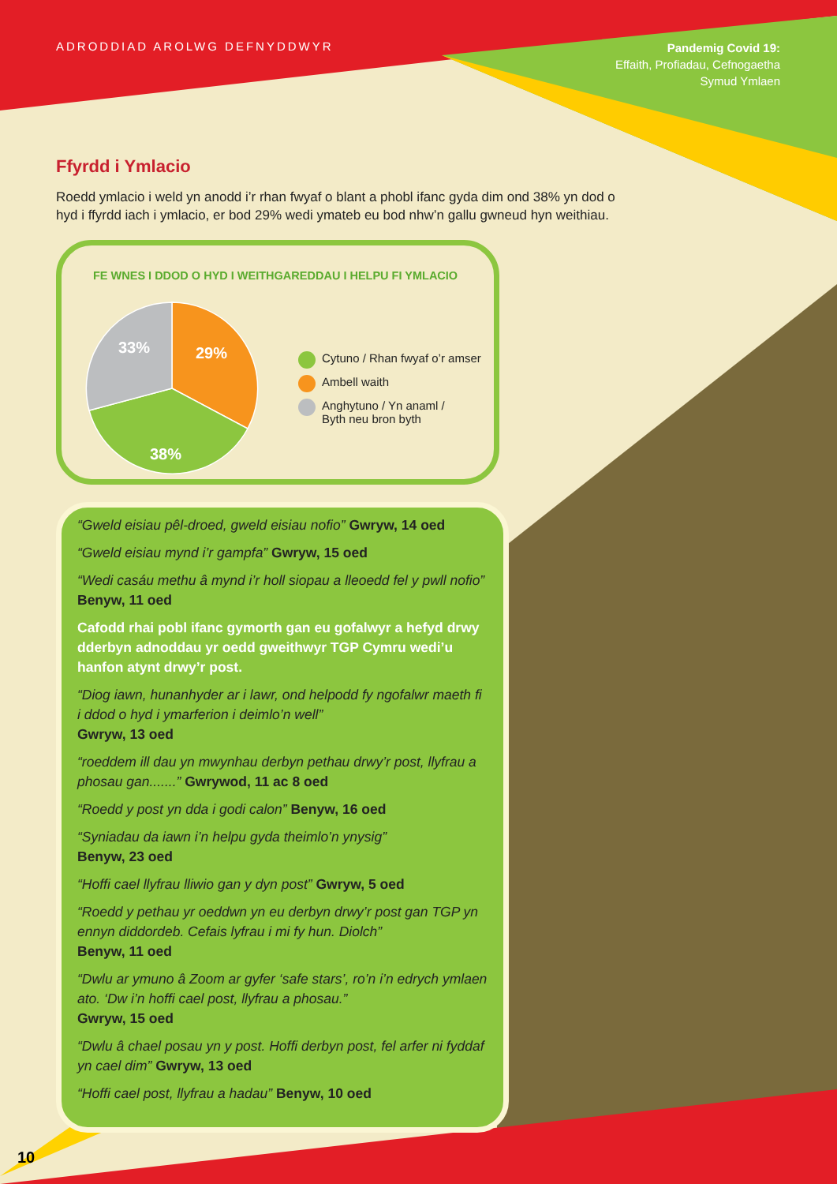ADRODDIAD AROLWG DEFNYDDWYR
Pandemig Covid 19:
Effaith, Profiadau, Cefnogaetha
Symud Ymlaen
Ffyrdd i Ymlacio
Roedd ymlacio i weld yn anodd i’r rhan fwyaf o blant a phobl ifanc gyda dim ond 38% yn dod o hyd i ffyrdd iach i ymlacio, er bod 29% wedi ymateb eu bod nhw’n gallu gwneud hyn weithiau.
FE WNES I DDOD O HYD I WEITHGAREDDAU I HELPU FI YMLACIO
33%
29%
38%
Cytuno / Rhan fwyaf o’r amser
Ambell waith
Anghytuno / Yn anaml /
Byth neu bron byth
“Gweld eisiau pêl-droed, gweld eisiau nofio” Gwryw, 14 oed
“Gweld eisiau mynd i’r gampfa” Gwryw, 15 oed
“Wedi casáu methu â mynd i’r holl siopau a lleoedd fel y pwll nofio” Benyw, 11 oed
Cafodd rhai pobl ifanc gymorth gan eu gofalwyr a hefyd drwy dderbyn adnoddau yr oedd gweithwyr TGP Cymru wedi’u hanfon atynt drwy’r post.
“Diog iawn, hunanhyder ar i lawr, ond helpodd fy ngofalwr maeth fi i ddod o hyd i ymarferion i deimlo’n well”
Gwryw, 13 oed
“roeddem ill dau yn mwynhau derbyn pethau drwy’r post, llyfrau a phosau gan.......” Gwrywod, 11 ac 8 oed
“Roedd y post yn dda i godi calon” Benyw, 16 oed
“Syniadau da iawn i’n helpu gyda theimlo’n ynysig”
Benyw, 23 oed
“Hoffi cael llyfrau lliwio gan y dyn post” Gwryw, 5 oed
“Roedd y pethau yr oeddwn yn eu derbyn drwy’r post gan TGP yn ennyn diddordeb. Cefais lyfrau i mi fy hun. Diolch”
Benyw, 11 oed
“Dwlu ar ymuno â Zoom ar gyfer ‘safe stars’, ro’n i’n edrych ymlaen ato. ‘Dw i’n hoffi cael post, llyfrau a phosau.”
Gwryw, 15 oed
“Dwlu â chael posau yn y post. Hoffi derbyn post, fel arfer ni fyddaf yn cael dim” Gwryw, 13 oed
“Hoffi cael post, llyfrau a hadau” Benyw, 10 oed
10